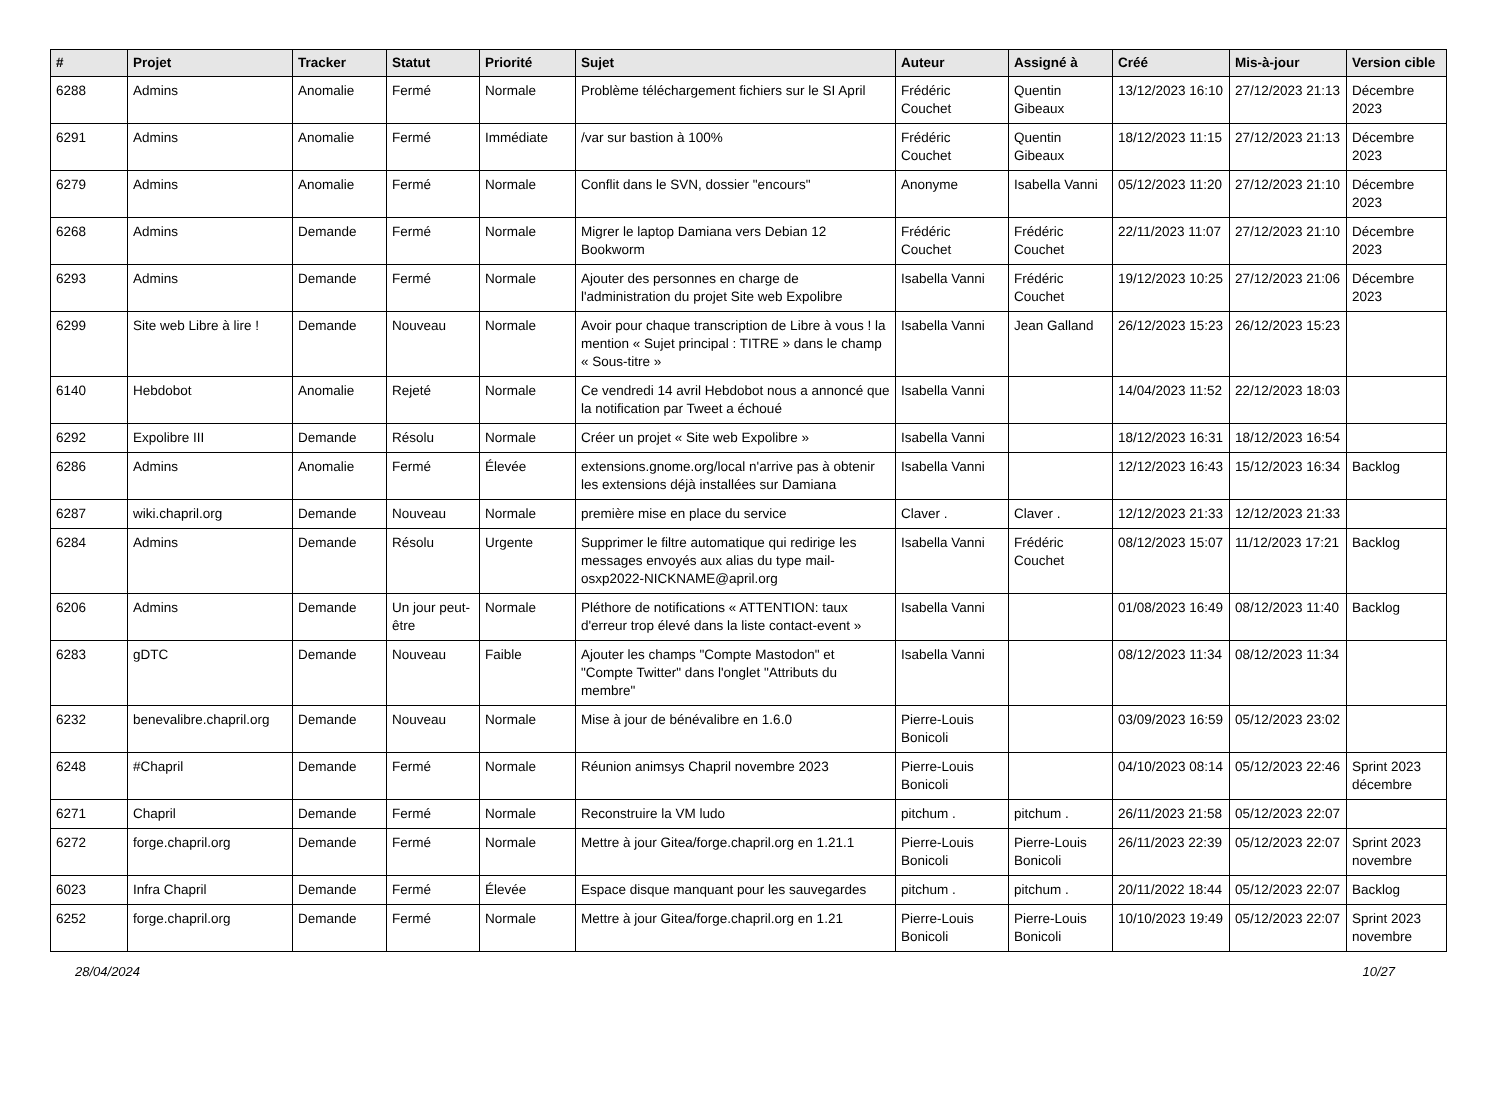| # | Projet | Tracker | Statut | Priorité | Sujet | Auteur | Assigné à | Créé | Mis-à-jour | Version cible |
| --- | --- | --- | --- | --- | --- | --- | --- | --- | --- | --- |
| 6288 | Admins | Anomalie | Fermé | Normale | Problème téléchargement fichiers sur le SI April | Frédéric Couchet | Quentin Gibeaux | 13/12/2023 16:10 | 27/12/2023 21:13 | Décembre 2023 |
| 6291 | Admins | Anomalie | Fermé | Immédiate | /var sur bastion à 100% | Frédéric Couchet | Quentin Gibeaux | 18/12/2023 11:15 | 27/12/2023 21:13 | Décembre 2023 |
| 6279 | Admins | Anomalie | Fermé | Normale | Conflit dans le SVN, dossier "encours" | Anonyme | Isabella Vanni | 05/12/2023 11:20 | 27/12/2023 21:10 | Décembre 2023 |
| 6268 | Admins | Demande | Fermé | Normale | Migrer le laptop Damiana vers Debian 12 Bookworm | Frédéric Couchet | Frédéric Couchet | 22/11/2023 11:07 | 27/12/2023 21:10 | Décembre 2023 |
| 6293 | Admins | Demande | Fermé | Normale | Ajouter des personnes en charge de l'administration du projet Site web Expolibre | Isabella Vanni | Frédéric Couchet | 19/12/2023 10:25 | 27/12/2023 21:06 | Décembre 2023 |
| 6299 | Site web Libre à lire ! | Demande | Nouveau | Normale | Avoir pour chaque transcription de Libre à vous ! la mention « Sujet principal : TITRE » dans le champ « Sous-titre » | Isabella Vanni | Jean Galland | 26/12/2023 15:23 | 26/12/2023 15:23 | |
| 6140 | Hebdobot | Anomalie | Rejeté | Normale | Ce vendredi 14 avril Hebdobot nous a annoncé que la notification par Tweet a échoué | Isabella Vanni | | 14/04/2023 11:52 | 22/12/2023 18:03 | |
| 6292 | Expolibre III | Demande | Résolu | Normale | Créer un projet « Site web Expolibre » | Isabella Vanni | | 18/12/2023 16:31 | 18/12/2023 16:54 | |
| 6286 | Admins | Anomalie | Fermé | Élevée | extensions.gnome.org/local n'arrive pas à obtenir les extensions déjà installées sur Damiana | Isabella Vanni | | 12/12/2023 16:43 | 15/12/2023 16:34 | Backlog |
| 6287 | wiki.chapril.org | Demande | Nouveau | Normale | première mise en place du service | Claver . | Claver . | 12/12/2023 21:33 | 12/12/2023 21:33 | |
| 6284 | Admins | Demande | Résolu | Urgente | Supprimer le filtre automatique qui redirige les messages envoyés aux alias du type mail-osxp2022-NICKNAME@april.org | Isabella Vanni | Frédéric Couchet | 08/12/2023 15:07 | 11/12/2023 17:21 | Backlog |
| 6206 | Admins | Demande | Un jour peut-être | Normale | Pléthore de notifications « ATTENTION: taux d'erreur trop élevé dans la liste contact-event » | Isabella Vanni | | 01/08/2023 16:49 | 08/12/2023 11:40 | Backlog |
| 6283 | gDTC | Demande | Nouveau | Faible | Ajouter les champs "Compte Mastodon" et "Compte Twitter" dans l'onglet "Attributs du membre" | Isabella Vanni | | 08/12/2023 11:34 | 08/12/2023 11:34 | |
| 6232 | benevalibre.chapril.org | Demande | Nouveau | Normale | Mise à jour de bénévalibre en 1.6.0 | Pierre-Louis Bonicoli | | 03/09/2023 16:59 | 05/12/2023 23:02 | |
| 6248 | #Chapril | Demande | Fermé | Normale | Réunion animsys Chapril novembre 2023 | Pierre-Louis Bonicoli | | 04/10/2023 08:14 | 05/12/2023 22:46 | Sprint 2023 décembre |
| 6271 | Chapril | Demande | Fermé | Normale | Reconstruire la VM ludo | pitchum . | pitchum . | 26/11/2023 21:58 | 05/12/2023 22:07 | |
| 6272 | forge.chapril.org | Demande | Fermé | Normale | Mettre à jour Gitea/forge.chapril.org en 1.21.1 | Pierre-Louis Bonicoli | Pierre-Louis Bonicoli | 26/11/2023 22:39 | 05/12/2023 22:07 | Sprint 2023 novembre |
| 6023 | Infra Chapril | Demande | Fermé | Élevée | Espace disque manquant pour les sauvegardes | pitchum . | pitchum . | 20/11/2022 18:44 | 05/12/2023 22:07 | Backlog |
| 6252 | forge.chapril.org | Demande | Fermé | Normale | Mettre à jour Gitea/forge.chapril.org en 1.21 | Pierre-Louis Bonicoli | Pierre-Louis Bonicoli | 10/10/2023 19:49 | 05/12/2023 22:07 | Sprint 2023 novembre |
28/04/2024 10/27